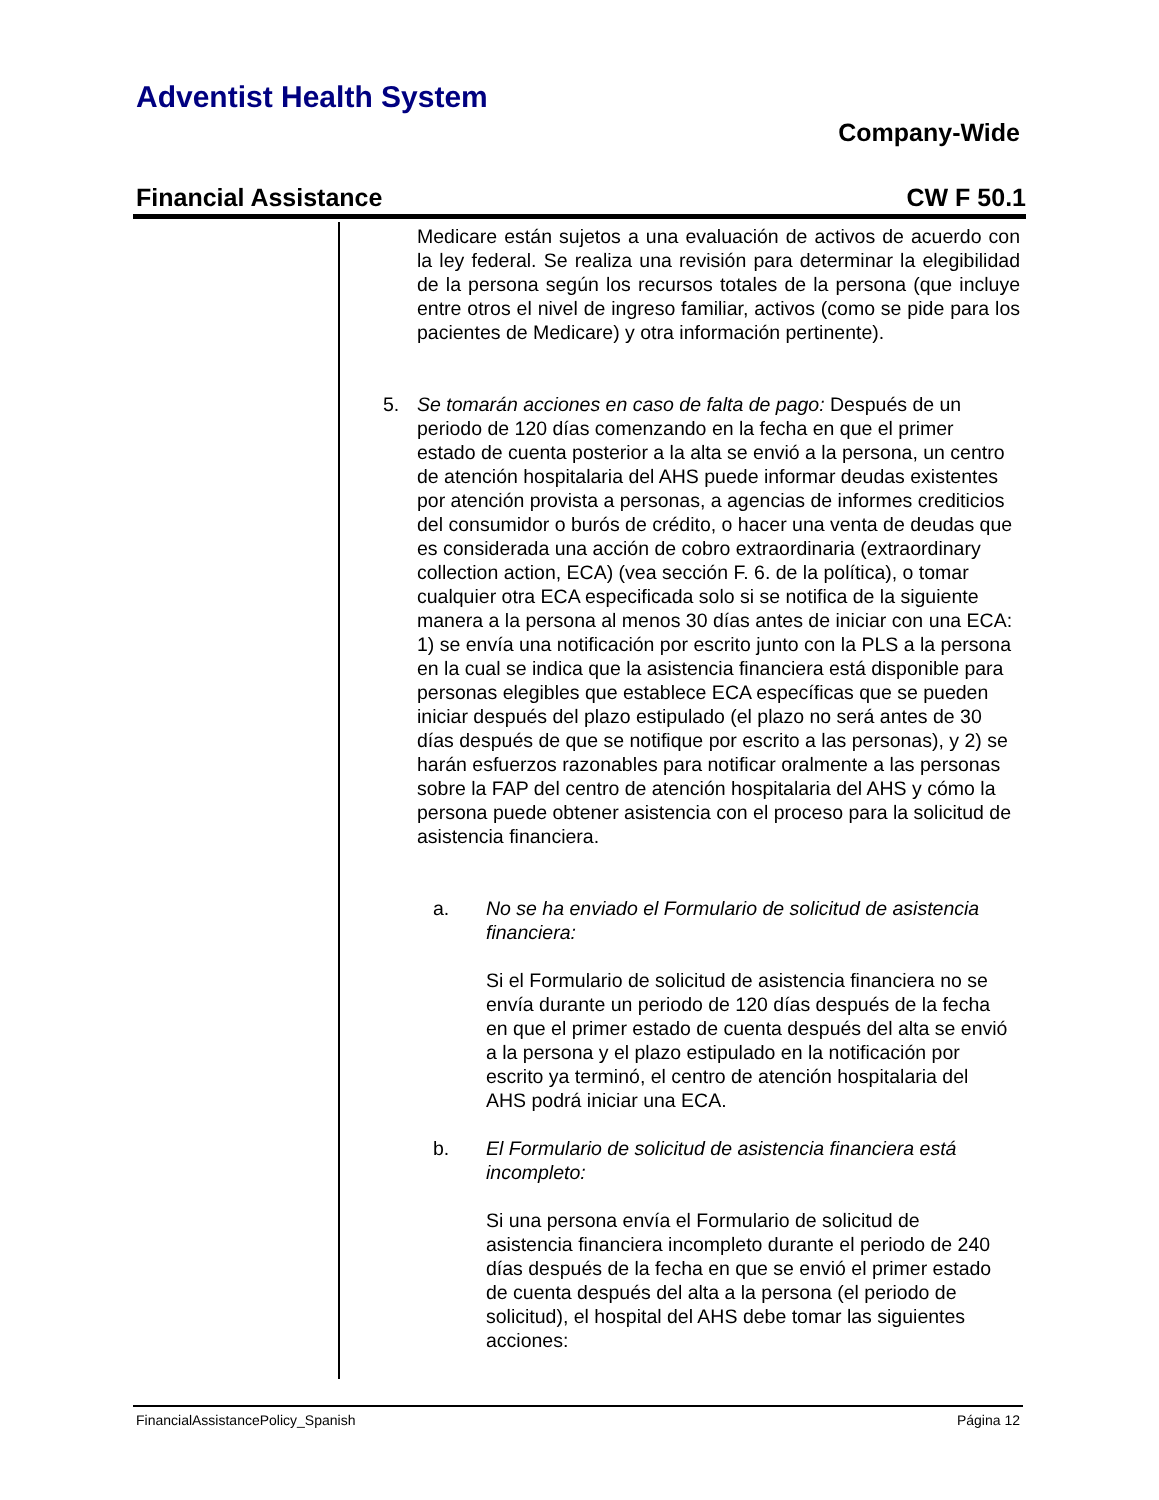Adventist Health System
Company-Wide
Financial Assistance CW F 50.1
Medicare están sujetos a una evaluación de activos de acuerdo con la ley federal. Se realiza una revisión para determinar la elegibilidad de la persona según los recursos totales de la persona (que incluye entre otros el nivel de ingreso familiar, activos (como se pide para los pacientes de Medicare) y otra información pertinente).
5. Se tomarán acciones en caso de falta de pago: Después de un periodo de 120 días comenzando en la fecha en que el primer estado de cuenta posterior a la alta se envió a la persona, un centro de atención hospitalaria del AHS puede informar deudas existentes por atención provista a personas, a agencias de informes crediticios del consumidor o burós de crédito, o hacer una venta de deudas que es considerada una acción de cobro extraordinaria (extraordinary collection action, ECA) (vea sección F. 6. de la política), o tomar cualquier otra ECA especificada solo si se notifica de la siguiente manera a la persona al menos 30 días antes de iniciar con una ECA: 1) se envía una notificación por escrito junto con la PLS a la persona en la cual se indica que la asistencia financiera está disponible para personas elegibles que establece ECA específicas que se pueden iniciar después del plazo estipulado (el plazo no será antes de 30 días después de que se notifique por escrito a las personas), y 2) se harán esfuerzos razonables para notificar oralmente a las personas sobre la FAP del centro de atención hospitalaria del AHS y cómo la persona puede obtener asistencia con el proceso para la solicitud de asistencia financiera.
a. No se ha enviado el Formulario de solicitud de asistencia financiera:
Si el Formulario de solicitud de asistencia financiera no se envía durante un periodo de 120 días después de la fecha en que el primer estado de cuenta después del alta se envió a la persona y el plazo estipulado en la notificación por escrito ya terminó, el centro de atención hospitalaria del AHS podrá iniciar una ECA.
b. El Formulario de solicitud de asistencia financiera está incompleto:
Si una persona envía el Formulario de solicitud de asistencia financiera incompleto durante el periodo de 240 días después de la fecha en que se envió el primer estado de cuenta después del alta a la persona (el periodo de solicitud), el hospital del AHS debe tomar las siguientes acciones:
FinancialAssistancePolicy_Spanish Página 12